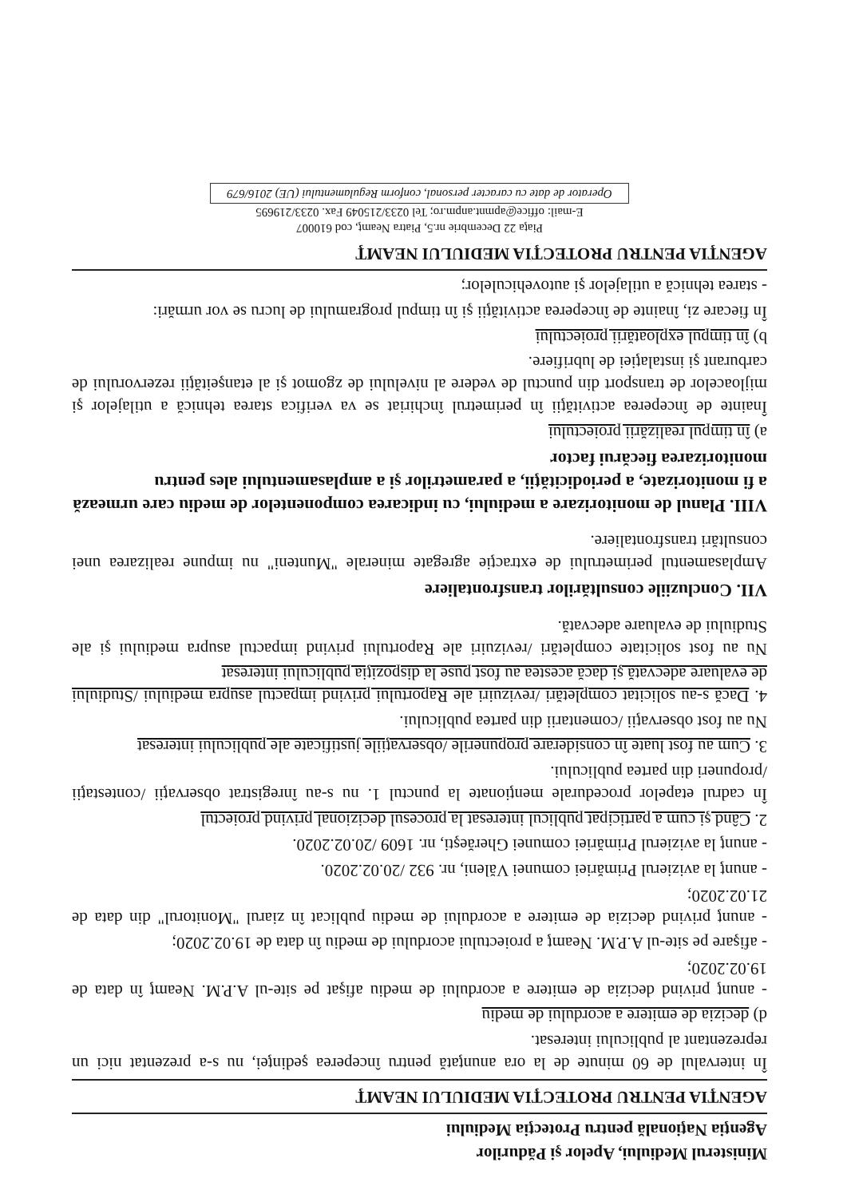Ministerul Mediului, Apelor şi Pădurilor
Agenţia Naţională pentru Protecţia Mediului
AGENŢIA PENTRU PROTECŢIA MEDIULUI NEAMŢ
În intervalul de 60 minute de la ora anunţată pentru începerea şedinţei, nu s-a prezentat nici un reprezentant al publicului interesat.
d) decizia de emitere a acordului de mediu
- anunţ privind decizia de emitere a acordului de mediu afişat pe site-ul A.P.M. Neamţ în data de 19.02.2020;
- afişare pe site-ul A.P.M. Neamţ a proiectului acordului de mediu în data de 19.02.2020;
- anunţ privind decizia de emitere a acordului de mediu publicat în ziarul "Monitorul" din data de 21.02.2020;
- anunţ la avizierul Primăriei comunei Văleni, nr. 932 /20.02.2020.
- anunţ la avizierul Primăriei comunei Gherăeşti, nr. 1609 /20.02.2020.
2. Când şi cum a participat publicul interesat la procesul decizional privind proiectul
În cadrul etapelor procedurale menţionate la punctul 1. nu s-au înregistrat observaţii /contestaţii /propuneri din partea publicului.
3. Cum au fost luate în considerare propunerile /observaţiile justificate ale publicului interesat
Nu au fost observaţii /comentarii din partea publicului.
4. Dacă s-au solicitat completări /revizuiri ale Raportului privind impactul asupra mediului /Studiului de evaluare adecvată şi dacă acestea au fost puse la dispoziţia publicului interesat
Nu au fost solicitate completări /revizuiri ale Raportului privind impactul asupra mediului şi ale Studiului de evaluare adecvată.
VII. Concluziile consultărilor transfrontaliere
Amplasamentul perimetrului de extracţie agregate minerale "Munteni" nu impune realizarea unei consultări transfrontaliere.
VIII. Planul de monitorizare a mediului, cu indicarea componentelor de mediu care urmează a fi monitorizate, a periodicităţii, a parametrilor şi a amplasamentului ales pentru monitorizarea fiecărui factor
a) în timpul realizării proiectului
Înainte de începerea activităţii în perimetrul închiriat se va verifica starea tehnică a utilajelor şi mijloacelor de transport din punctul de vedere al nivelului de zgomot şi al etanşeităţii rezervorului de carburant şi instalaţiei de lubrifiere.
b) în timpul exploatării proiectului
În fiecare zi, înainte de începerea activităţii şi în timpul programului de lucru se vor urmări:
- starea tehnică a utilajelor şi autovehiculelor;
AGENŢIA PENTRU PROTECŢIA MEDIULUI NEAMŢ
Piaţa 22 Decembrie nr.5, Piatra Neamţ, cod 610007
E-mail: office@apmnt.anpm.ro; Tel 0233/215049 Fax. 0233/219695
Operator de date cu caracter personal, conform Regulamentului (UE) 2016/679